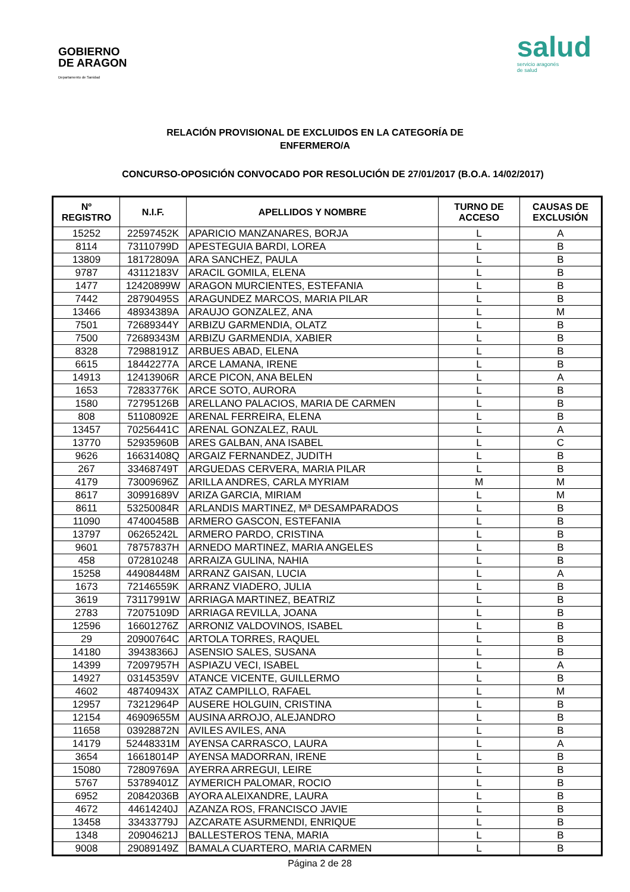GOBIERNO
DE ARAGON
Departamento de Sanidad
salud
servicio aragonés
de salud
RELACIÓN PROVISIONAL DE EXCLUIDOS EN LA CATEGORÍA DE
ENFERMERO/A
CONCURSO-OPOSICIÓN CONVOCADO POR RESOLUCIÓN DE 27/01/2017 (B.O.A. 14/02/2017)
| Nº REGISTRO | N.I.F. | APELLIDOS Y NOMBRE | TURNO DE ACCESO | CAUSAS DE EXCLUSIÓN |
| --- | --- | --- | --- | --- |
| 15252 | 22597452K | APARICIO MANZANARES, BORJA | L | A |
| 8114 | 73110799D | APESTEGUIA BARDI, LOREA | L | B |
| 13809 | 18172809A | ARA SANCHEZ, PAULA | L | B |
| 9787 | 43112183V | ARACIL GOMILA, ELENA | L | B |
| 1477 | 12420899W | ARAGON MURCIENTES, ESTEFANIA | L | B |
| 7442 | 28790495S | ARAGUNDEZ MARCOS, MARIA PILAR | L | B |
| 13466 | 48934389A | ARAUJO GONZALEZ, ANA | L | M |
| 7501 | 72689344Y | ARBIZU GARMENDIA, OLATZ | L | B |
| 7500 | 72689343M | ARBIZU GARMENDIA, XABIER | L | B |
| 8328 | 72988191Z | ARBUES ABAD, ELENA | L | B |
| 6615 | 18442277A | ARCE LAMANA, IRENE | L | B |
| 14913 | 12413906R | ARCE PICON, ANA BELEN | L | A |
| 1653 | 72833776K | ARCE SOTO, AURORA | L | B |
| 1580 | 72795126B | ARELLANO PALACIOS, MARIA DE CARMEN | L | B |
| 808 | 51108092E | ARENAL FERREIRA, ELENA | L | B |
| 13457 | 70256441C | ARENAL GONZALEZ, RAUL | L | A |
| 13770 | 52935960B | ARES GALBAN, ANA ISABEL | L | C |
| 9626 | 16631408Q | ARGAIZ FERNANDEZ, JUDITH | L | B |
| 267 | 33468749T | ARGUEDAS CERVERA, MARIA PILAR | L | B |
| 4179 | 73009696Z | ARILLA ANDRES, CARLA MYRIAM | M | M |
| 8617 | 30991689V | ARIZA GARCIA, MIRIAM | L | M |
| 8611 | 53250084R | ARLANDIS MARTINEZ, Mª DESAMPARADOS | L | B |
| 11090 | 47400458B | ARMERO GASCON, ESTEFANIA | L | B |
| 13797 | 06265242L | ARMERO PARDO, CRISTINA | L | B |
| 9601 | 78757837H | ARNEDO MARTINEZ, MARIA ANGELES | L | B |
| 458 | 072810248 | ARRAIZA GULINA, NAHIA | L | B |
| 15258 | 44908448M | ARRANZ GAISAN, LUCIA | L | A |
| 1673 | 72146559K | ARRANZ VIADERO, JULIA | L | B |
| 3619 | 73117991W | ARRIAGA MARTINEZ, BEATRIZ | L | B |
| 2783 | 72075109D | ARRIAGA REVILLA, JOANA | L | B |
| 12596 | 16601276Z | ARRONIZ VALDOVINOS, ISABEL | L | B |
| 29 | 20900764C | ARTOLA TORRES, RAQUEL | L | B |
| 14180 | 39438366J | ASENSIO SALES, SUSANA | L | B |
| 14399 | 72097957H | ASPIAZU VECI, ISABEL | L | A |
| 14927 | 03145359V | ATANCE VICENTE, GUILLERMO | L | B |
| 4602 | 48740943X | ATAZ CAMPILLO, RAFAEL | L | M |
| 12957 | 73212964P | AUSERE HOLGUIN, CRISTINA | L | B |
| 12154 | 46909655M | AUSINA ARROJO, ALEJANDRO | L | B |
| 11658 | 03928872N | AVILES AVILES, ANA | L | B |
| 14179 | 52448331M | AYENSA CARRASCO, LAURA | L | A |
| 3654 | 16618014P | AYENSA MADORRAN, IRENE | L | B |
| 15080 | 72809769A | AYERRA ARREGUI, LEIRE | L | B |
| 5767 | 53789401Z | AYMERICH PALOMAR, ROCIO | L | B |
| 6952 | 20842036B | AYORA ALEIXANDRE, LAURA | L | B |
| 4672 | 44614240J | AZANZA ROS, FRANCISCO JAVIE | L | B |
| 13458 | 33433779J | AZCARATE ASURMENDI, ENRIQUE | L | B |
| 1348 | 20904621J | BALLESTEROS TENA, MARIA | L | B |
| 9008 | 29089149Z | BAMALA CUARTERO, MARIA CARMEN | L | B |
Página 2 de 28